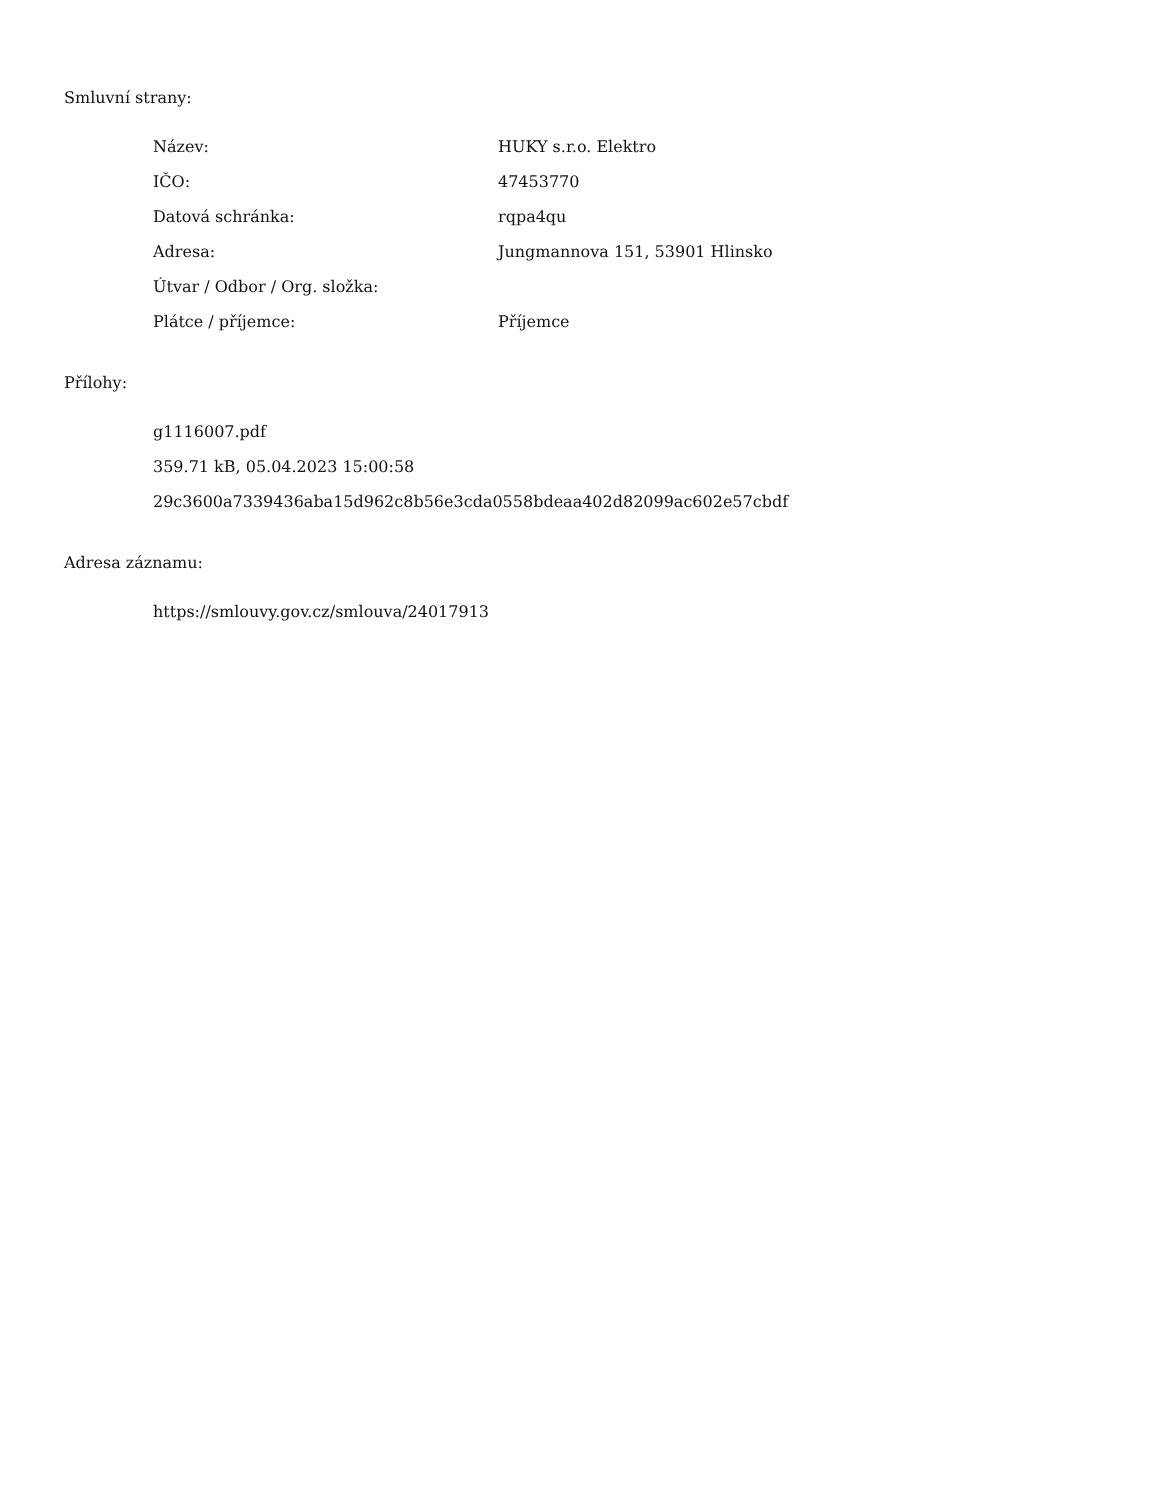Smluvní strany:
| Název: | HUKY s.r.o. Elektro |
| IČO: | 47453770 |
| Datová schránka: | rqpa4qu |
| Adresa: | Jungmannova 151, 53901 Hlinsko |
| Útvar / Odbor / Org. složka: | |
| Plátce / příjemce: | Příjemce |
Přílohy:
g1116007.pdf
359.71 kB, 05.04.2023 15:00:58
29c3600a7339436aba15d962c8b56e3cda0558bdeaa402d82099ac602e57cbdf
Adresa záznamu:
https://smlouvy.gov.cz/smlouva/24017913